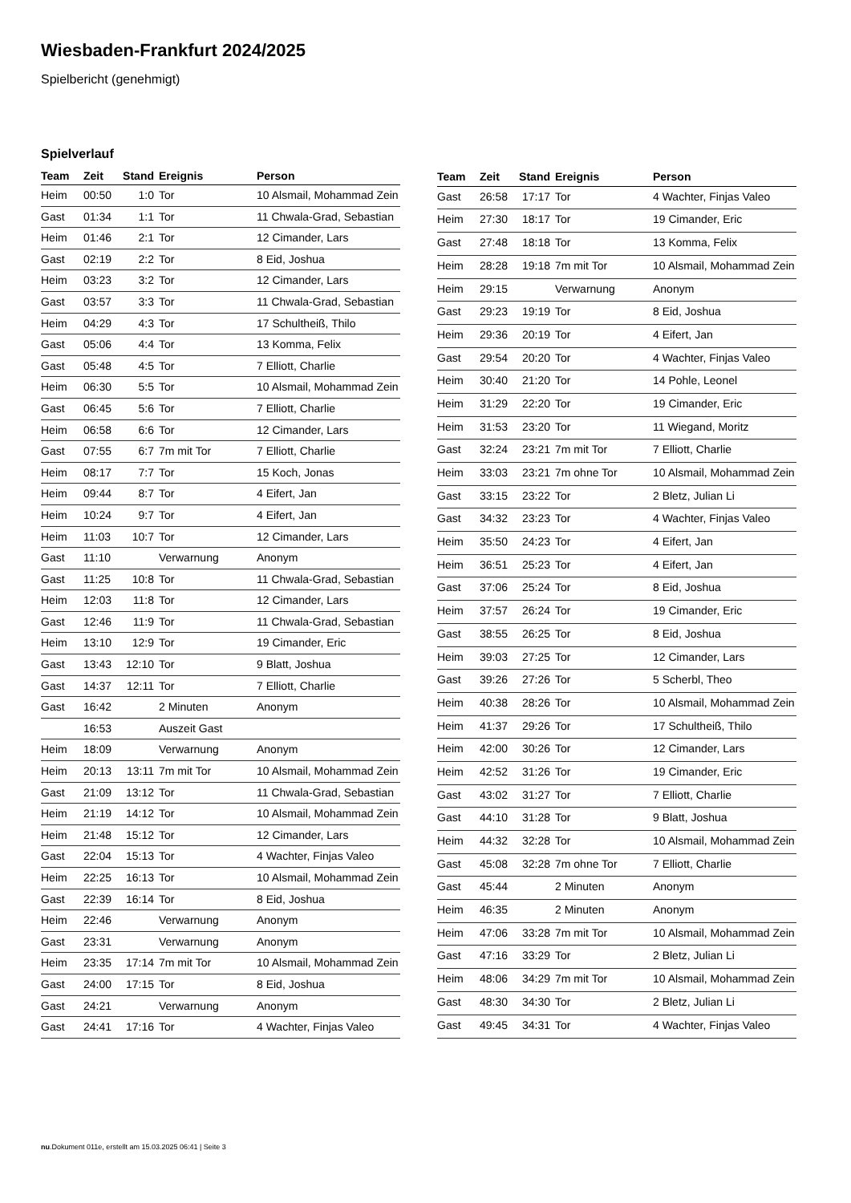Wiesbaden-Frankfurt 2024/2025
Spielbericht (genehmigt)
Spielverlauf
| Team | Zeit | Stand | Ereignis | Person |
| --- | --- | --- | --- | --- |
| Heim | 00:50 | 1:0 | Tor | 10 Alsmail, Mohammad Zein |
| Gast | 01:34 | 1:1 | Tor | 11 Chwala-Grad, Sebastian |
| Heim | 01:46 | 2:1 | Tor | 12 Cimander, Lars |
| Gast | 02:19 | 2:2 | Tor | 8 Eid, Joshua |
| Heim | 03:23 | 3:2 | Tor | 12 Cimander, Lars |
| Gast | 03:57 | 3:3 | Tor | 11 Chwala-Grad, Sebastian |
| Heim | 04:29 | 4:3 | Tor | 17 Schultheiß, Thilo |
| Gast | 05:06 | 4:4 | Tor | 13 Komma, Felix |
| Gast | 05:48 | 4:5 | Tor | 7 Elliott, Charlie |
| Heim | 06:30 | 5:5 | Tor | 10 Alsmail, Mohammad Zein |
| Gast | 06:45 | 5:6 | Tor | 7 Elliott, Charlie |
| Heim | 06:58 | 6:6 | Tor | 12 Cimander, Lars |
| Gast | 07:55 | 6:7 | 7m mit Tor | 7 Elliott, Charlie |
| Heim | 08:17 | 7:7 | Tor | 15 Koch, Jonas |
| Heim | 09:44 | 8:7 | Tor | 4 Eifert, Jan |
| Heim | 10:24 | 9:7 | Tor | 4 Eifert, Jan |
| Heim | 11:03 | 10:7 | Tor | 12 Cimander, Lars |
| Gast | 11:10 | | Verwarnung | Anonym |
| Gast | 11:25 | 10:8 | Tor | 11 Chwala-Grad, Sebastian |
| Heim | 12:03 | 11:8 | Tor | 12 Cimander, Lars |
| Gast | 12:46 | 11:9 | Tor | 11 Chwala-Grad, Sebastian |
| Heim | 13:10 | 12:9 | Tor | 19 Cimander, Eric |
| Gast | 13:43 | 12:10 | Tor | 9 Blatt, Joshua |
| Gast | 14:37 | 12:11 | Tor | 7 Elliott, Charlie |
| Gast | 16:42 | | 2 Minuten | Anonym |
| | 16:53 | | Auszeit Gast | |
| Heim | 18:09 | | Verwarnung | Anonym |
| Heim | 20:13 | 13:11 | 7m mit Tor | 10 Alsmail, Mohammad Zein |
| Gast | 21:09 | 13:12 | Tor | 11 Chwala-Grad, Sebastian |
| Heim | 21:19 | 14:12 | Tor | 10 Alsmail, Mohammad Zein |
| Heim | 21:48 | 15:12 | Tor | 12 Cimander, Lars |
| Gast | 22:04 | 15:13 | Tor | 4 Wachter, Finjas Valeo |
| Heim | 22:25 | 16:13 | Tor | 10 Alsmail, Mohammad Zein |
| Gast | 22:39 | 16:14 | Tor | 8 Eid, Joshua |
| Heim | 22:46 | | Verwarnung | Anonym |
| Gast | 23:31 | | Verwarnung | Anonym |
| Heim | 23:35 | 17:14 | 7m mit Tor | 10 Alsmail, Mohammad Zein |
| Gast | 24:00 | 17:15 | Tor | 8 Eid, Joshua |
| Gast | 24:21 | | Verwarnung | Anonym |
| Gast | 24:41 | 17:16 | Tor | 4 Wachter, Finjas Valeo |
| Team | Zeit | Stand | Ereignis | Person |
| --- | --- | --- | --- | --- |
| Gast | 26:58 | 17:17 | Tor | 4 Wachter, Finjas Valeo |
| Heim | 27:30 | 18:17 | Tor | 19 Cimander, Eric |
| Gast | 27:48 | 18:18 | Tor | 13 Komma, Felix |
| Heim | 28:28 | 19:18 | 7m mit Tor | 10 Alsmail, Mohammad Zein |
| Heim | 29:15 | | Verwarnung | Anonym |
| Gast | 29:23 | 19:19 | Tor | 8 Eid, Joshua |
| Heim | 29:36 | 20:19 | Tor | 4 Eifert, Jan |
| Gast | 29:54 | 20:20 | Tor | 4 Wachter, Finjas Valeo |
| Heim | 30:40 | 21:20 | Tor | 14 Pohle, Leonel |
| Heim | 31:29 | 22:20 | Tor | 19 Cimander, Eric |
| Heim | 31:53 | 23:20 | Tor | 11 Wiegand, Moritz |
| Gast | 32:24 | 23:21 | 7m mit Tor | 7 Elliott, Charlie |
| Heim | 33:03 | 23:21 | 7m ohne Tor | 10 Alsmail, Mohammad Zein |
| Gast | 33:15 | 23:22 | Tor | 2 Bletz, Julian Li |
| Gast | 34:32 | 23:23 | Tor | 4 Wachter, Finjas Valeo |
| Heim | 35:50 | 24:23 | Tor | 4 Eifert, Jan |
| Heim | 36:51 | 25:23 | Tor | 4 Eifert, Jan |
| Gast | 37:06 | 25:24 | Tor | 8 Eid, Joshua |
| Heim | 37:57 | 26:24 | Tor | 19 Cimander, Eric |
| Gast | 38:55 | 26:25 | Tor | 8 Eid, Joshua |
| Heim | 39:03 | 27:25 | Tor | 12 Cimander, Lars |
| Gast | 39:26 | 27:26 | Tor | 5 Scherbl, Theo |
| Heim | 40:38 | 28:26 | Tor | 10 Alsmail, Mohammad Zein |
| Heim | 41:37 | 29:26 | Tor | 17 Schultheiß, Thilo |
| Heim | 42:00 | 30:26 | Tor | 12 Cimander, Lars |
| Heim | 42:52 | 31:26 | Tor | 19 Cimander, Eric |
| Gast | 43:02 | 31:27 | Tor | 7 Elliott, Charlie |
| Gast | 44:10 | 31:28 | Tor | 9 Blatt, Joshua |
| Heim | 44:32 | 32:28 | Tor | 10 Alsmail, Mohammad Zein |
| Gast | 45:08 | 32:28 | 7m ohne Tor | 7 Elliott, Charlie |
| Gast | 45:44 | | 2 Minuten | Anonym |
| Heim | 46:35 | | 2 Minuten | Anonym |
| Heim | 47:06 | 33:28 | 7m mit Tor | 10 Alsmail, Mohammad Zein |
| Gast | 47:16 | 33:29 | Tor | 2 Bletz, Julian Li |
| Heim | 48:06 | 34:29 | 7m mit Tor | 10 Alsmail, Mohammad Zein |
| Gast | 48:30 | 34:30 | Tor | 2 Bletz, Julian Li |
| Gast | 49:45 | 34:31 | Tor | 4 Wachter, Finjas Valeo |
nu.Dokument 011e, erstellt am 15.03.2025 06:41 | Seite 3